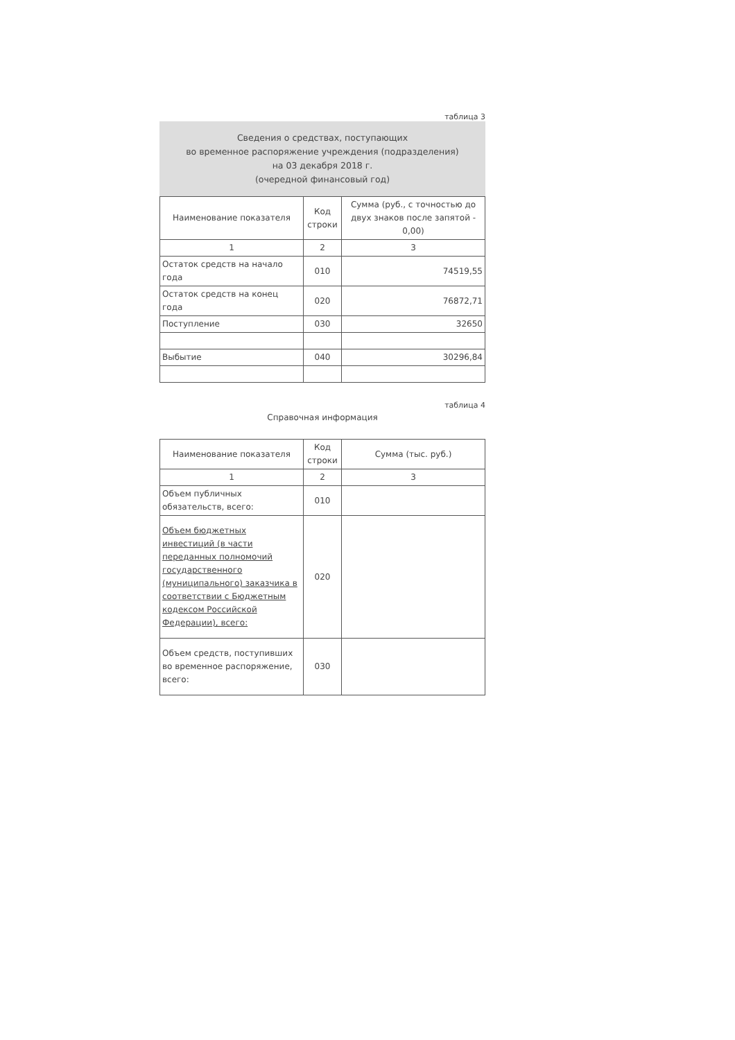таблица 3
Сведения о средствах, поступающих
во временное распоряжение учреждения (подразделения)
на 03 декабря 2018 г.
(очередной финансовый год)
| Наименование показателя | Код строки | Сумма (руб., с точностью до двух знаков после запятой - 0,00) |
| --- | --- | --- |
| 1 | 2 | 3 |
| Остаток средств на начало года | 010 | 74519,55 |
| Остаток средств на конец года | 020 | 76872,71 |
| Поступление | 030 | 32650 |
| Выбытие | 040 | 30296,84 |
таблица 4
Справочная информация
| Наименование показателя | Код строки | Сумма (тыс. руб.) |
| --- | --- | --- |
| 1 | 2 | 3 |
| Объем публичных обязательств, всего: | 010 | |
| Объем бюджетных инвестиций (в части переданных полномочий государственного (муниципального) заказчика в соответствии с Бюджетным кодексом Российской Федерации), всего: | 020 | |
| Объем средств, поступивших во временное распоряжение, всего: | 030 | |